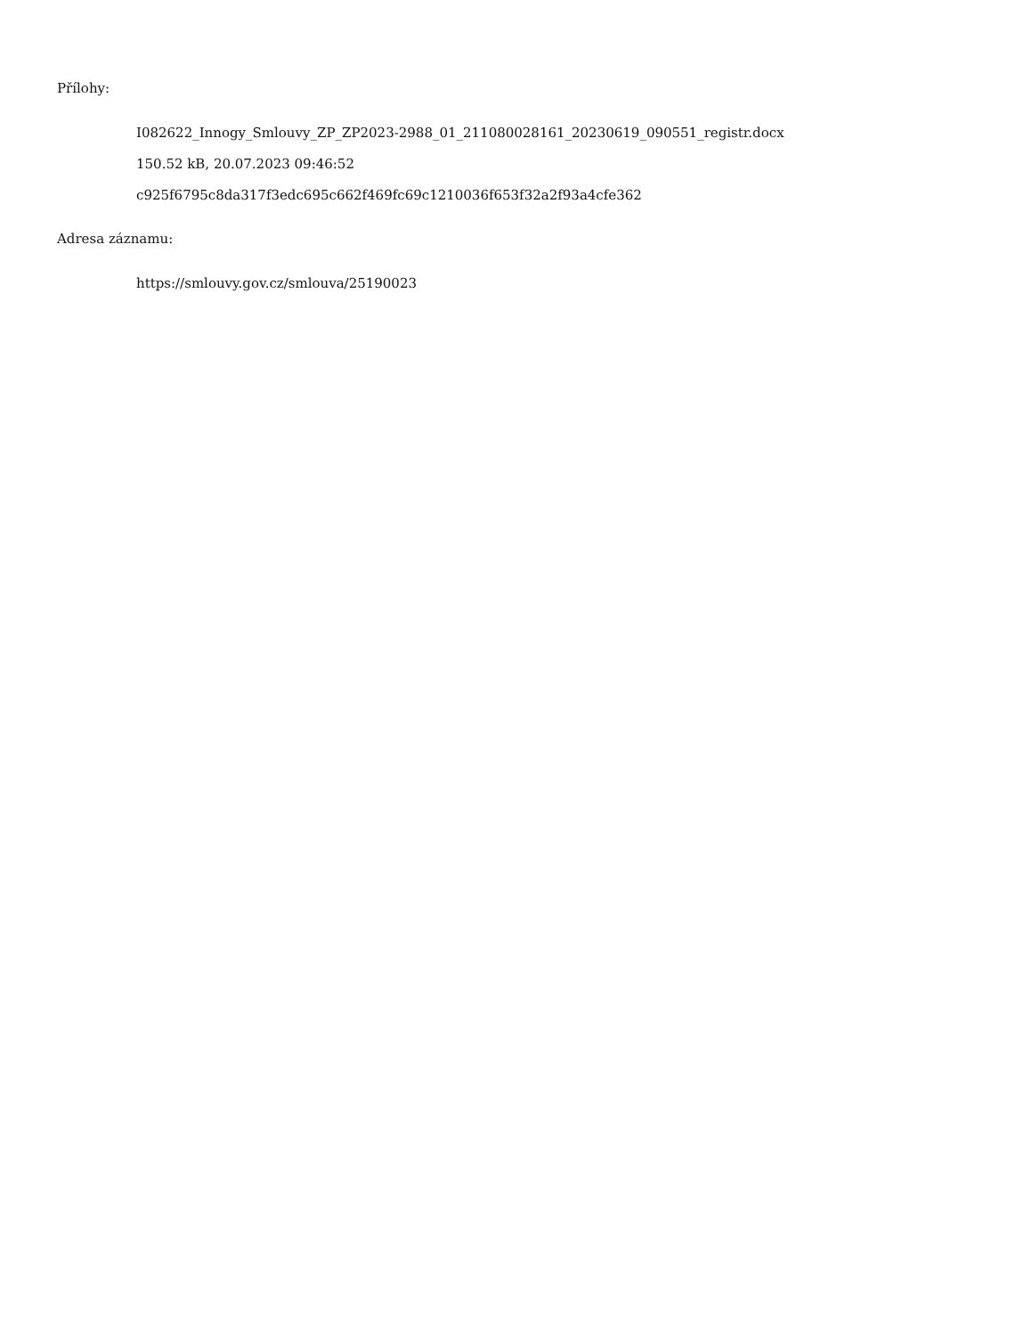Přílohy:
I082622_Innogy_Smlouvy_ZP_ZP2023-2988_01_211080028161_20230619_090551_registr.docx
150.52 kB, 20.07.2023 09:46:52
c925f6795c8da317f3edc695c662f469fc69c1210036f653f32a2f93a4cfe362
Adresa záznamu:
https://smlouvy.gov.cz/smlouva/25190023